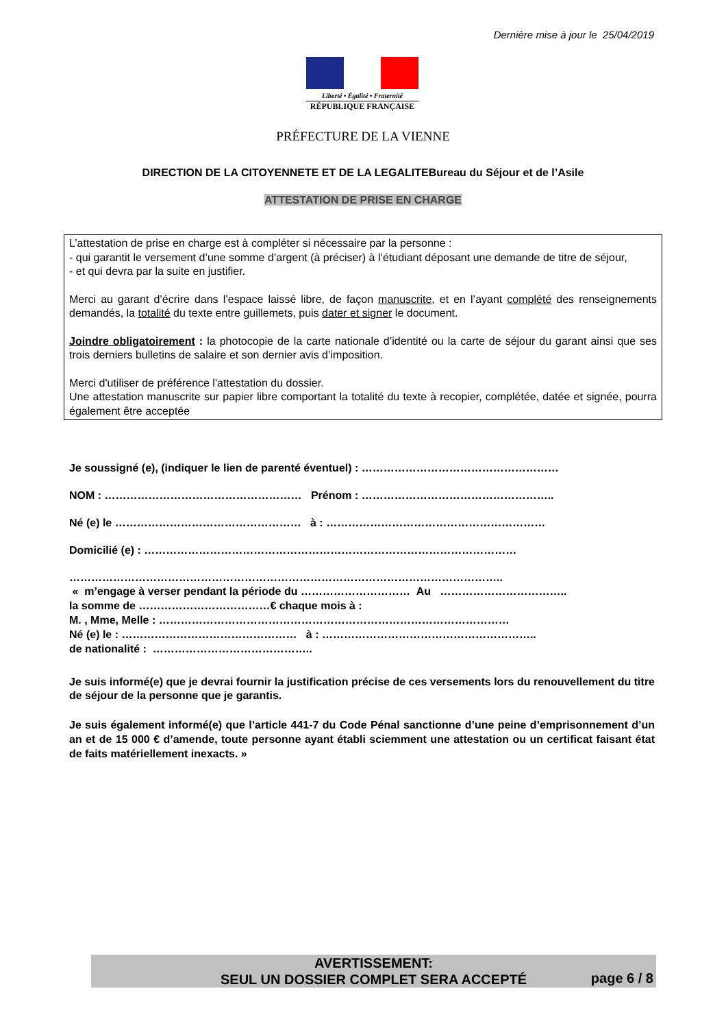Dernière mise à jour le 25/04/2019
Liberté • Égalité • Fraternité
RÉPUBLIQUE FRANÇAISE
PRÉFECTURE DE LA VIENNE
DIRECTION DE LA CITOYENNETE ET DE LA LEGALITEBureau du Séjour et de l’Asile
ATTESTATION DE PRISE EN CHARGE
L’attestation de prise en charge est à compléter si nécessaire par la personne :
- qui garantit le versement d’une somme d’argent (à préciser) à l’étudiant déposant une demande de titre de séjour,
- et qui devra par la suite en justifier.
Merci au garant d’écrire dans l’espace laissé libre, de façon manuscrite, et en l’ayant complété des renseignements demandés, la totalité du texte entre guillemets, puis dater et signer le document.
Joindre obligatoirement : la photocopie de la carte nationale d’identité ou la carte de séjour du garant ainsi que ses trois derniers bulletins de salaire et son dernier avis d’imposition.
Merci d'utiliser de préférence l'attestation du dossier.
Une attestation manuscrite sur papier libre comportant la totalité du texte à recopier, complétée, datée et signée, pourra également être acceptée
Je soussigné (e), (indiquer le lien de parenté éventuel) : ………………………………………………
NOM : ……………………………………………… Prénom : ……………………………………………..
Né (e) le …………………………………………… à : ……………………………………………………
Domicilié (e) : …………………………………………………………………………………………
………………………………………………………………………………………………………..
« m’engage à verser pendant la période du ………………………… Au ……………………………..
la somme de ………………………………€ chaque mois à :
M. , Mme, Melle : ……………………………………………………………………………………
Né (e) le : ………………………………………… à : …………………………………………………..
de nationalité : ……………………………………..
Je suis informé(e) que je devrai fournir la justification précise de ces versements lors du renouvellement du titre de séjour de la personne que je garantis.
Je suis également informé(e) que l’article 441-7 du Code Pénal sanctionne d’une peine d’emprisonnement d’un an et de 15 000 € d’amende, toute personne ayant établi sciemment une attestation ou un certificat faisant état de faits matériellement inexacts. »
AVERTISSEMENT:
SEUL UN DOSSIER COMPLET SERA ACCEPTÉ
page 6 / 8